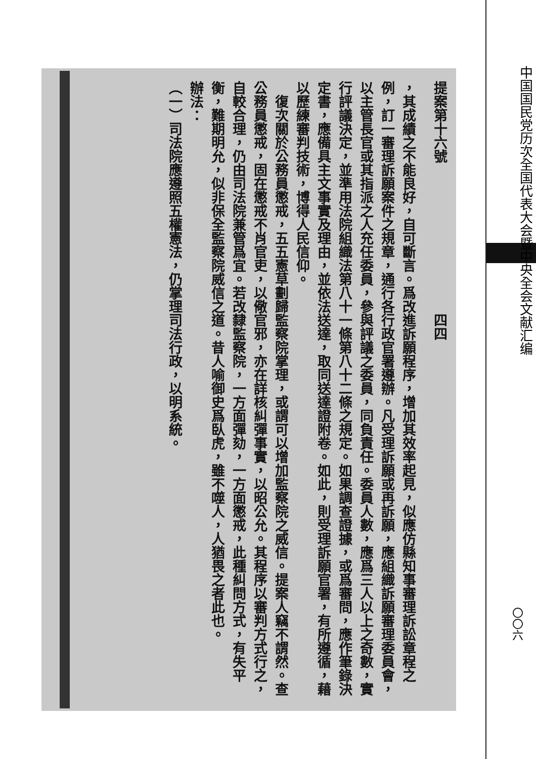提案第十六號　　　　　　　　　　　四四
，其成績之不能良好，自可斷言。爲改進訴願程序，增加其效率起見，似應仿縣知事審理訴訟章程之例，訂一審理訴願案件之規章，通行各行政官署遵辦。凡受理訴願或再訴願，應組織訴願審理委員會，以主管長官或其指派之人充任委員，參與評議之委員，同負責任。委員人數，應爲三人以上之奇數，實行評議決定，並準用法院組織法第八十一條第八十二條之規定。如果調查證據，或爲審問，應作筆錄決定書，應備具主文事實及理由，並依法送達，取同送達證附卷。如此，則受理訴願官署，有所遵循，藉以歷練審判技術，博得人民信仰。
　復次關於公務員懲戒，五五憲草劃歸監察院掌理，或謂可以增加監察院之威信。提案人竊不謂然。查公務員懲戒，固在懲戒不肖官吏，以儆官邪，亦在詳核糾彈事實，以昭公允。其程序以審判方式行之，自較合理，仍由司法院兼管爲宜。若改隸監察院，一方面彈劾，一方面懲戒，此種糾問方式，有失平衡，難期明允，似非保全監察院威信之道。昔人喻御史爲臥虎，雖不噬人，人猶畏之者此也。
辦法：
（一）司法院應遵照五權憲法，仍掌理司法行政，以明系統。
中国国民党历次全国代表大会暨中央全会文献汇编
〇〇六